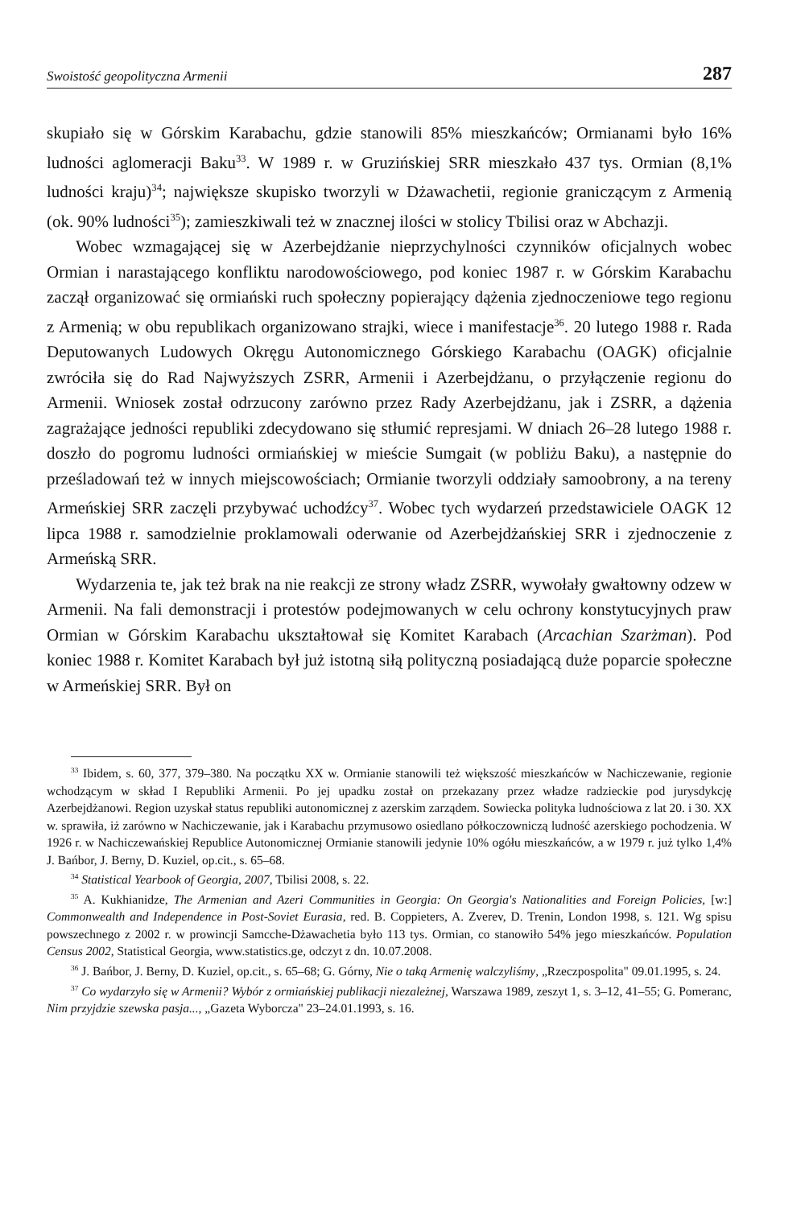Swoistość geopolityczna Armenii 287
skupiało się w Górskim Karabachu, gdzie stanowili 85% mieszkańców; Ormianami było 16% ludności aglomeracji Baku<sup>33</sup>. W 1989 r. w Gruzińskiej SRR mieszkało 437 tys. Ormian (8,1% ludności kraju)<sup>34</sup>; największe skupisko tworzyli w Dżawachetii, regionie graniczącym z Armenią (ok. 90% ludności<sup>35</sup>); zamieszkiwali też w znacznej ilości w stolicy Tbilisi oraz w Abchazji.
Wobec wzmagającej się w Azerbejdżanie nieprzychylności czynników oficjalnych wobec Ormian i narastającego konfliktu narodowościowego, pod koniec 1987 r. w Górskim Karabachu zaczął organizować się ormiański ruch społeczny popierający dążenia zjednoczeniowe tego regionu z Armenią; w obu republikach organizowano strajki, wiece i manifestacje<sup>36</sup>. 20 lutego 1988 r. Rada Deputowanych Ludowych Okręgu Autonomicznego Górskiego Karabachu (OAGK) oficjalnie zwróciła się do Rad Najwyższych ZSRR, Armenii i Azerbejdżanu, o przyłączenie regionu do Armenii. Wniosek został odrzucony zarówno przez Rady Azerbejdżanu, jak i ZSRR, a dążenia zagrażające jedności republiki zdecydowano się stłumić represjami. W dniach 26–28 lutego 1988 r. doszło do pogromu ludności ormiańskiej w mieście Sumgait (w pobliżu Baku), a następnie do prześladowań też w innych miejscowościach; Ormianie tworzyli oddziały samoobrony, a na tereny Armeńskiej SRR zaczęli przybywać uchodźcy<sup>37</sup>. Wobec tych wydarzeń przedstawiciele OAGK 12 lipca 1988 r. samodzielnie proklamowali oderwanie od Azerbejdżańskiej SRR i zjednoczenie z Armeńską SRR.
Wydarzenia te, jak też brak na nie reakcji ze strony władz ZSRR, wywołały gwałtowny odzew w Armenii. Na fali demonstracji i protestów podejmowanych w celu ochrony konstytucyjnych praw Ormian w Górskim Karabachu ukształtował się Komitet Karabach (Arcachian Szarżman). Pod koniec 1988 r. Komitet Karabach był już istotną siłą polityczną posiadającą duże poparcie społeczne w Armeńskiej SRR. Był on
<sup>33</sup> Ibidem, s. 60, 377, 379–380. Na początku XX w. Ormianie stanowili też większość mieszkańców w Nachiczewanie, regionie wchodzącym w skład I Republiki Armenii. Po jej upadku został on przekazany przez władze radzieckie pod jurysdykcję Azerbejdżanowi. Region uzyskał status republiki autonomicznej z azerskim zarządem. Sowiecka polityka ludnościowa z lat 20. i 30. XX w. sprawiła, iż zarówno w Nachiczewanie, jak i Karabachu przymusowo osiedlano półkoczowniczą ludność azerskiego pochodzenia. W 1926 r. w Nachiczewańskiej Republice Autonomicznej Ormianie stanowili jedynie 10% ogółu mieszkańców, a w 1979 r. już tylko 1,4% J. Bańbor, J. Berny, D. Kuziel, op.cit., s. 65–68.
<sup>34</sup> Statistical Yearbook of Georgia, 2007, Tbilisi 2008, s. 22.
<sup>35</sup> A. Kukhianidze, The Armenian and Azeri Communities in Georgia: On Georgia's Nationalities and Foreign Policies, [w:] Commonwealth and Independence in Post-Soviet Eurasia, red. B. Coppieters, A. Zverev, D. Trenin, London 1998, s. 121. Wg spisu powszechnego z 2002 r. w prowincji Samcche-Dżawachetia było 113 tys. Ormian, co stanowiło 54% jego mieszkańców. Population Census 2002, Statistical Georgia, www.statistics.ge, odczyt z dn. 10.07.2008.
<sup>36</sup> J. Bańbor, J. Berny, D. Kuziel, op.cit., s. 65–68; G. Górny, Nie o taką Armenię walczyliśmy, „Rzeczpospolita" 09.01.1995, s. 24.
<sup>37</sup> Co wydarzyło się w Armenii? Wybór z ormiańskiej publikacji niezależnej, Warszawa 1989, zeszyt 1, s. 3–12, 41–55; G. Pomeranc, Nim przyjdzie szewska pasja..., „Gazeta Wyborcza" 23–24.01.1993, s. 16.